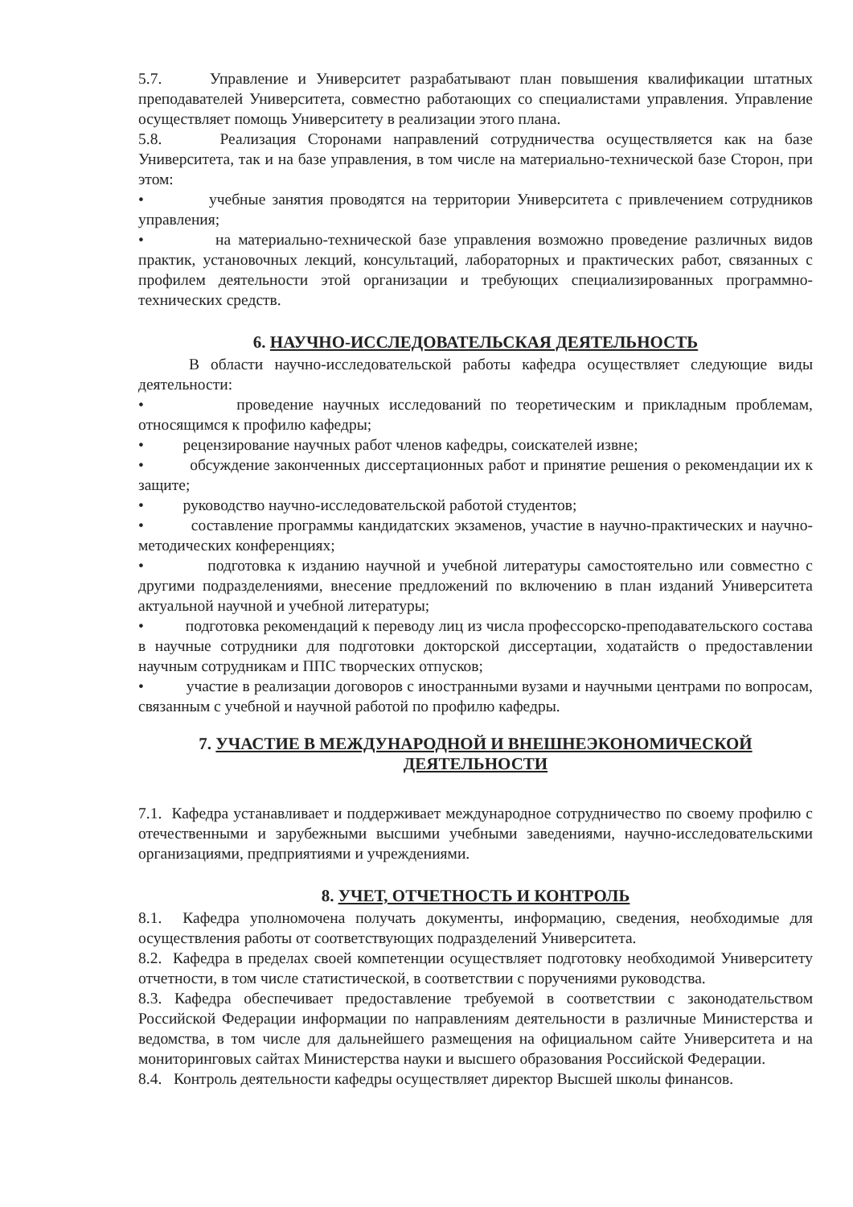5.7. Управление и Университет разрабатывают план повышения квалификации штатных преподавателей Университета, совместно работающих со специалистами управления. Управление осуществляет помощь Университету в реализации этого плана.
5.8. Реализация Сторонами направлений сотрудничества осуществляется как на базе Университета, так и на базе управления, в том числе на материально-технической базе Сторон, при этом:
• учебные занятия проводятся на территории Университета с привлечением сотрудников управления;
• на материально-технической базе управления возможно проведение различных видов практик, установочных лекций, консультаций, лабораторных и практических работ, связанных с профилем деятельности этой организации и требующих специализированных программно-технических средств.
6. НАУЧНО-ИССЛЕДОВАТЕЛЬСКАЯ ДЕЯТЕЛЬНОСТЬ
В области научно-исследовательской работы кафедра осуществляет следующие виды деятельности:
• проведение научных исследований по теоретическим и прикладным проблемам, относящимся к профилю кафедры;
• рецензирование научных работ членов кафедры, соискателей извне;
• обсуждение законченных диссертационных работ и принятие решения о рекомендации их к защите;
• руководство научно-исследовательской работой студентов;
• составление программы кандидатских экзаменов, участие в научно-практических и научно-методических конференциях;
• подготовка к изданию научной и учебной литературы самостоятельно или совместно с другими подразделениями, внесение предложений по включению в план изданий Университета актуальной научной и учебной литературы;
• подготовка рекомендаций к переводу лиц из числа профессорско-преподавательского состава в научные сотрудники для подготовки докторской диссертации, ходатайств о предоставлении научным сотрудникам и ППС творческих отпусков;
• участие в реализации договоров с иностранными вузами и научными центрами по вопросам, связанным с учебной и научной работой по профилю кафедры.
7. УЧАСТИЕ В МЕЖДУНАРОДНОЙ И ВНЕШНЕЭКОНОМИЧЕСКОЙ
ДЕЯТЕЛЬНОСТИ
7.1. Кафедра устанавливает и поддерживает международное сотрудничество по своему профилю с отечественными и зарубежными высшими учебными заведениями, научно-исследовательскими организациями, предприятиями и учреждениями.
8. УЧЕТ, ОТЧЕТНОСТЬ И КОНТРОЛЬ
8.1. Кафедра уполномочена получать документы, информацию, сведения, необходимые для осуществления работы от соответствующих подразделений Университета.
8.2. Кафедра в пределах своей компетенции осуществляет подготовку необходимой Университету отчетности, в том числе статистической, в соответствии с поручениями руководства.
8.3. Кафедра обеспечивает предоставление требуемой в соответствии с законодательством Российской Федерации информации по направлениям деятельности в различные Министерства и ведомства, в том числе для дальнейшего размещения на официальном сайте Университета и на мониторинговых сайтах Министерства науки и высшего образования Российской Федерации.
8.4. Контроль деятельности кафедры осуществляет директор Высшей школы финансов.